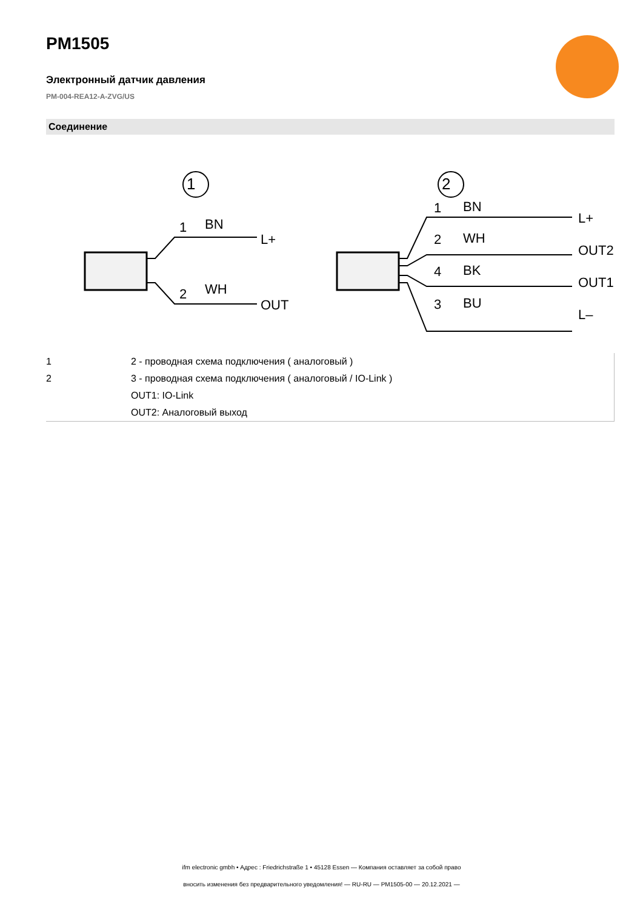PM1505
Электронный датчик давления
PM-004-REA12-A-ZVG/US
Соединение
1
2
1
BN
L+
2
WH
OUT
1
BN
L+
2
WH
OUT2
4
BK
OUT1
3
BU
L–
| 1 | 2 - проводная схема подключения ( аналоговый ) |
| 2 | 3 - проводная схема подключения ( аналоговый / IO-Link ) |
| | OUT1: IO-Link |
| | OUT2: Аналоговый выход |
ifm electronic gmbh • Адрес : Friedrichstraße 1 • 45128 Essen — Компания оставляет за собой право
вносить изменения без предварительного уведомления! — RU-RU — PM1505-00 — 20.12.2021 —